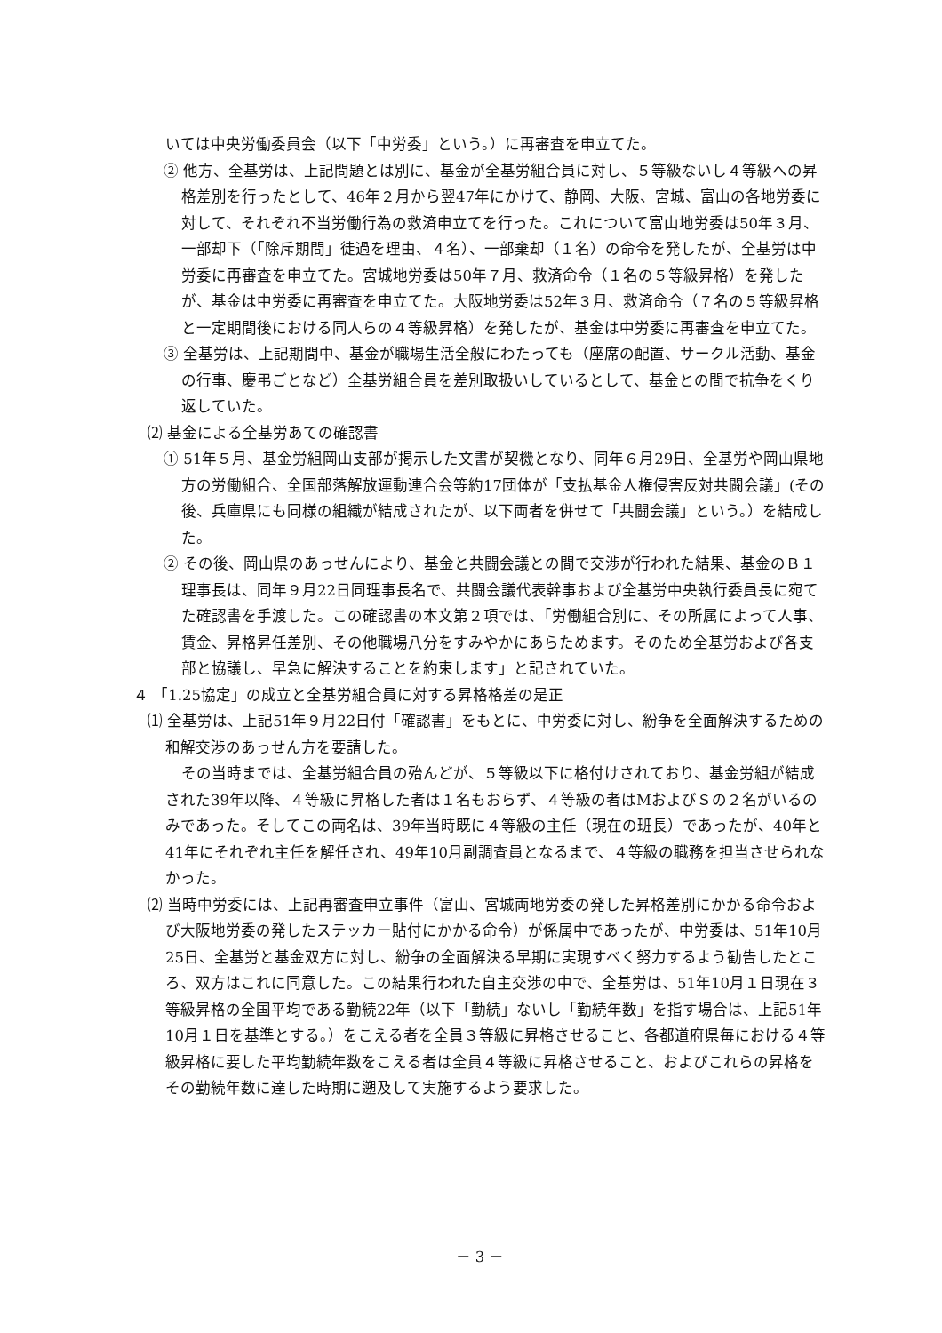いては中央労働委員会（以下「中労委」という。）に再審査を申立てた。
② 他方、全基労は、上記問題とは別に、基金が全基労組合員に対し、５等級ないし４等級への昇格差別を行ったとして、46年２月から翌47年にかけて、静岡、大阪、宮城、富山の各地労委に対して、それぞれ不当労働行為の救済申立てを行った。これについて富山地労委は50年３月、一部却下（「除斥期間」徒過を理由、４名）、一部棄却（１名）の命令を発したが、全基労は中労委に再審査を申立てた。宮城地労委は50年７月、救済命令（１名の５等級昇格）を発したが、基金は中労委に再審査を申立てた。大阪地労委は52年３月、救済命令（７名の５等級昇格と一定期間後における同人らの４等級昇格）を発したが、基金は中労委に再審査を申立てた。
③ 全基労は、上記期間中、基金が職場生活全般にわたっても（座席の配置、サークル活動、基金の行事、慶弔ごとなど）全基労組合員を差別取扱いしているとして、基金との間で抗争をくり返していた。
⑵ 基金による全基労あての確認書
① 51年５月、基金労組岡山支部が掲示した文書が契機となり、同年６月29日、全基労や岡山県地方の労働組合、全国部落解放運動連合会等約17団体が「支払基金人権侵害反対共闘会議」(その後、兵庫県にも同様の組織が結成されたが、以下両者を併せて「共闘会議」という。）を結成した。
② その後、岡山県のあっせんにより、基金と共闘会議との間で交渉が行われた結果、基金のＢ１理事長は、同年９月22日同理事長名で、共闘会議代表幹事および全基労中央執行委員長に宛てた確認書を手渡した。この確認書の本文第２項では、「労働組合別に、その所属によって人事、賃金、昇格昇任差別、その他職場八分をすみやかにあらためます。そのため全基労および各支部と協議し、早急に解決することを約束します」と記されていた。
４ 「1.25協定」の成立と全基労組合員に対する昇格格差の是正
⑴ 全基労は、上記51年９月22日付「確認書」をもとに、中労委に対し、紛争を全面解決するための和解交渉のあっせん方を要請した。
その当時までは、全基労組合員の殆んどが、５等級以下に格付けされており、基金労組が結成された39年以降、４等級に昇格した者は１名もおらず、４等級の者はMおよびＳの２名がいるのみであった。そしてこの両名は、39年当時既に４等級の主任（現在の班長）であったが、40年と41年にそれぞれ主任を解任され、49年10月副調査員となるまで、４等級の職務を担当させられなかった。
⑵ 当時中労委には、上記再審査申立事件（富山、宮城両地労委の発した昇格差別にかかる命令および大阪地労委の発したステッカー貼付にかかる命令）が係属中であったが、中労委は、51年10月25日、全基労と基金双方に対し、紛争の全面解決る早期に実現すべく努力するよう勧告したところ、双方はこれに同意した。この結果行われた自主交渉の中で、全基労は、51年10月１日現在３等級昇格の全国平均である勤続22年（以下「勤続」ないし「勤続年数」を指す場合は、上記51年10月１日を基準とする。）をこえる者を全員３等級に昇格させること、各都道府県毎における４等級昇格に要した平均勤続年数をこえる者は全員４等級に昇格させること、およびこれらの昇格をその勤続年数に達した時期に遡及して実施するよう要求した。
－ 3 －